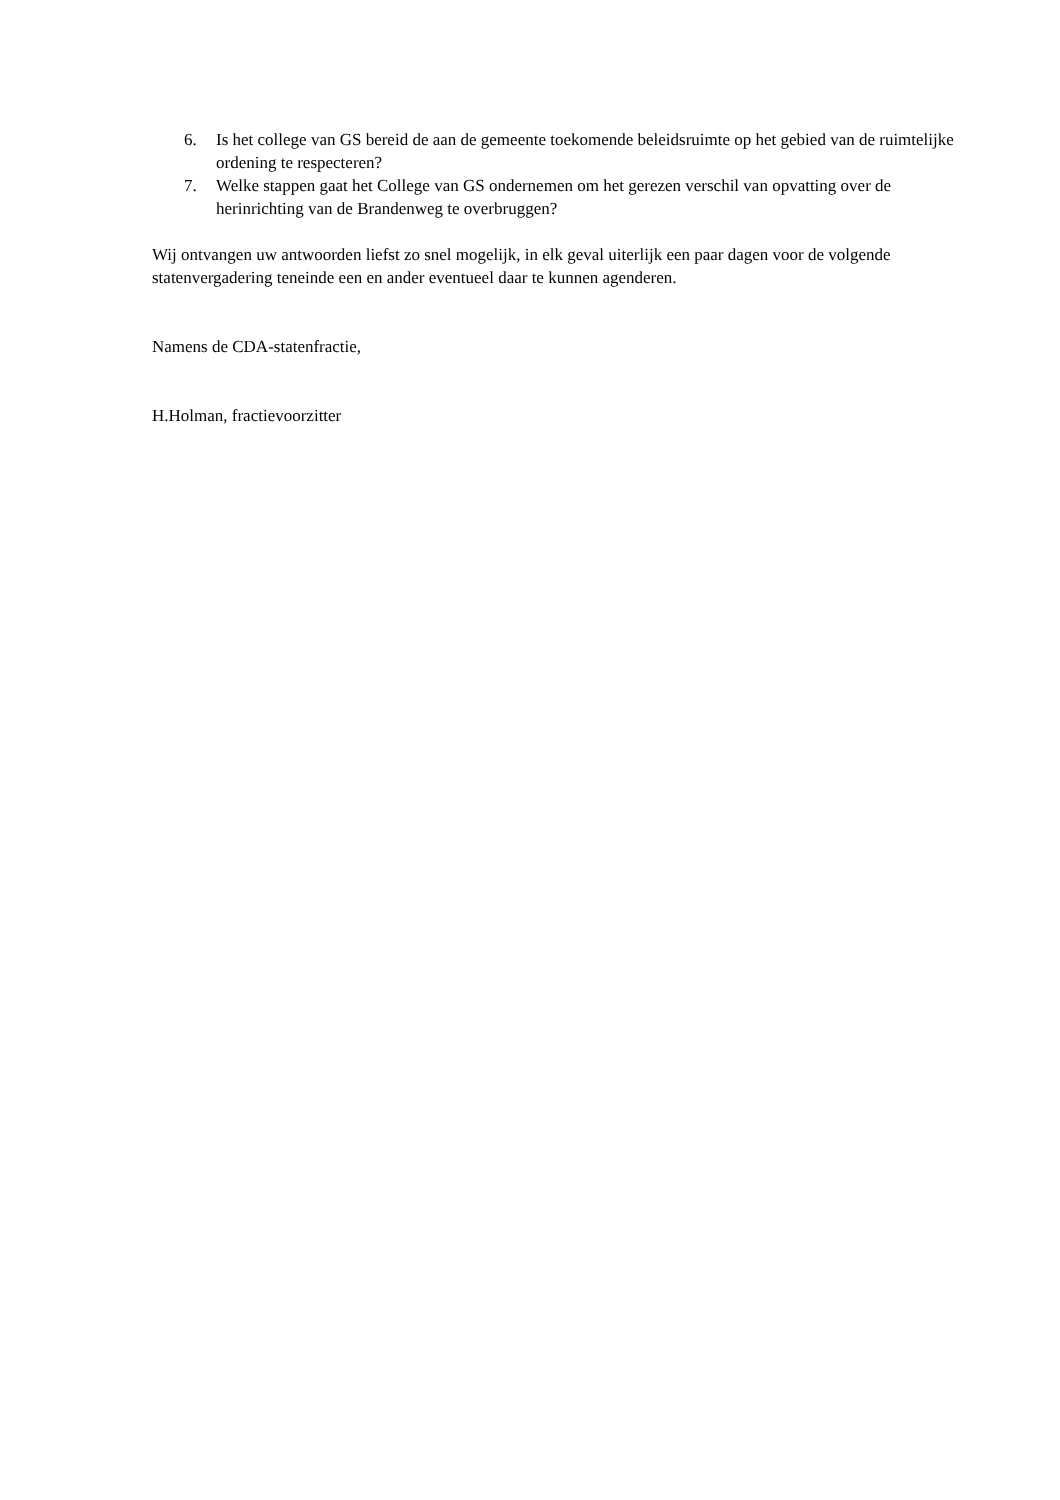6. Is het college van GS bereid de aan de gemeente toekomende beleidsruimte op het gebied van de ruimtelijke ordening te respecteren?
7. Welke stappen gaat het College van GS ondernemen om het gerezen verschil van opvatting over de herinrichting van de Brandenweg te overbruggen?
Wij ontvangen uw antwoorden liefst zo snel mogelijk, in elk geval uiterlijk een paar dagen voor de volgende statenvergadering teneinde een en ander eventueel daar te kunnen agenderen.
Namens de CDA-statenfractie,
H.Holman, fractievoorzitter